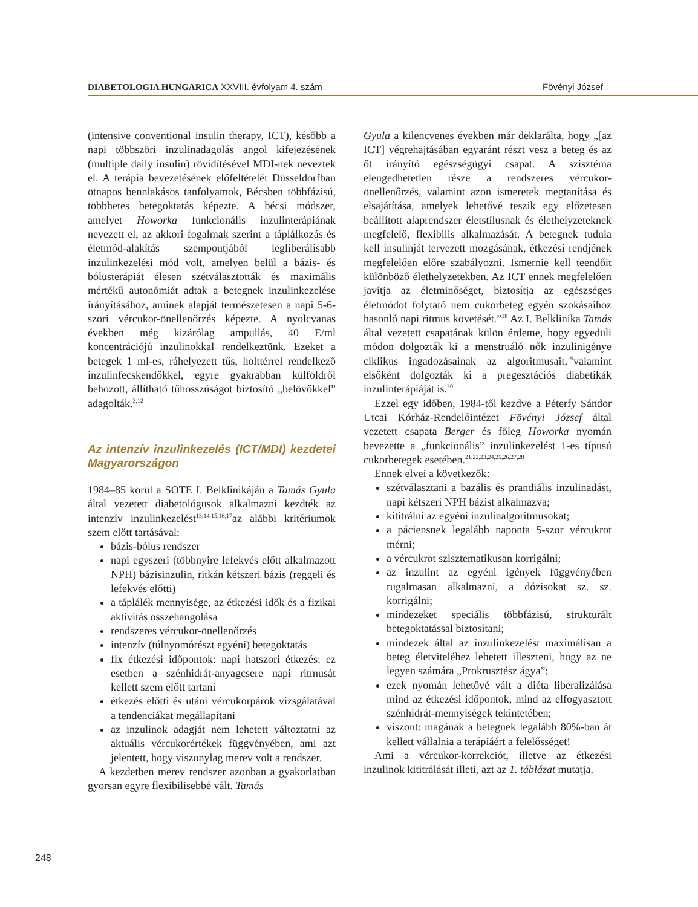DIABETOLOGIA HUNGARICA XXVIII. évfolyam 4. szám Fövényi József
(intensive conventional insulin therapy, ICT), később a napi többszöri inzulinadagolás angol kifejezésének (multiple daily insulin) rövidítésével MDI-nek neveztek el. A terápia bevezetésének előfeltételét Düsseldorfban ötnapos bennlakásos tanfolyamok, Bécsben többfázisú, többhetes betegoktatás képezte. A bécsi módszer, amelyet Howorka funkcionális inzulinterápiának nevezett el, az akkori fogalmak szerint a táplálkozás és életmód-alakítás szempontjából legliberálisabb inzulinkezelési mód volt, amelyen belül a bázis- és bólusterápiát élesen szétválasztották és maximális mértékű autonómiát adtak a betegnek inzulinkezelése irányításához, aminek alapját természetesen a napi 5-6-szori vércukor-önellenőrzés képezte. A nyolcvanas években még kizárólag ampullás, 40 E/ml koncentrációjú inzulinokkal rendelkeztünk. Ezeket a betegek 1 ml-es, ráhelyezett tűs, holttérrel rendelkező inzulinfecskendőkkel, egyre gyakrabban külföldről behozott, állítható tűhosszúságot biztosító „belövőkkel” adagolták.<sup>3,12</sup>
Az intenzív inzulinkezelés (ICT/MDI) kezdetei Magyarországon
1984–85 körül a SOTE I. Belklinikáján a Tamás Gyula által vezetett diabetológusok alkalmazni kezdték az intenzív inzulinkezelést<sup>13,14,15,16,17</sup>az alábbi kritériumok szem előtt tartásával:
bázis-bólus rendszer
napi egyszeri (többnyire lefekvés előtt alkalmazott NPH) bázisinzulin, ritkán kétszeri bázis (reggeli és lefekvés előtti)
a táplálék mennyisége, az étkezési idők és a fizikai aktivitás összehangolása
rendszeres vércukor-önellenőrzés
intenzív (túlnyomórészt egyéni) betegoktatás
fix étkezési időpontok: napi hatszori étkezés: ez esetben a szénhidrát-anyagcsere napi ritmusát kellett szem előtt tartani
étkezés előtti és utáni vércukorpárok vizsgálatával a tendenciákat megállapítani
az inzulinok adagját nem lehetett változtatni az aktuális vércukorértékek függvényében, ami azt jelentett, hogy viszonylag merev volt a rendszer.
A kezdetben merev rendszer azonban a gyakorlatban gyorsan egyre flexibilisebbé vált. Tamás
Gyula a kilencvenes években már deklarálta, hogy „[az ICT] végrehajtásában egyaránt részt vesz a beteg és az őt irányító egészségügyi csapat. A szisztéma elengedhetetlen része a rendszeres vércukor-önellenőrzés, valamint azon ismeretek megtanítása és elsajátítása, amelyek lehetővé teszik egy előzetesen beállított alaprendszer életstílusnak és élethelyzeteknek megfelelő, flexibilis alkalmazását. A betegnek tudnia kell insulinját tervezett mozgásának, étkezési rendjének megfelelően előre szabályozni. Ismernie kell teendőit különböző élethelyzetekben. Az ICT ennek megfelelően javítja az életminőséget, biztosítja az egészséges életmódot folytató nem cukorbeteg egyén szokásaihoz hasonló napi ritmus követését.”<sup>18</sup> Az I. Belklinika Tamás által vezetett csapatának külön érdeme, hogy egyedüli módon dolgozták ki a menstruáló nők inzulinigénye ciklikus ingadozásainak az algoritmusait,<sup>19</sup>valamint elsőként dolgozták ki a pregesztációs diabetikák inzulinterápiáját is.<sup>20</sup>
Ezzel egy időben, 1984-től kezdve a Péterfy Sándor Utcai Kórház-Rendelőintézet Fövényi József által vezetett csapata Berger és főleg Howorka nyomán bevezette a „funkcionális” inzulinkezelést 1-es típusú cukorbetegek esetében.<sup>21,22,23,24,25,26,27,28</sup>
Ennek elvei a következők:
szétválasztani a bazális és prandiális inzulinadást, napi kétszeri NPH bázist alkalmazva;
kititrálni az egyéni inzulinalgoritmusokat;
a páciensnek legalább naponta 5-ször vércukrot mérni;
a vércukrot szisztematikusan korrigálni;
az inzulint az egyéni igények függvényében rugalmasan alkalmazni, a dózisokat sz. sz. korrigálni;
mindezeket speciális többfázisú, strukturált betegoktatással biztosítani;
mindezek által az inzulinkezelést maximálisan a beteg életviteléhez lehetett illeszteni, hogy az ne legyen számára „Prokrusztész ágya”;
ezek nyomán lehetővé vált a diéta liberalizálása mind az étkezési időpontok, mind az elfogyasztott szénhidrát-mennyiségek tekintetében;
viszont: magának a betegnek legalább 80%-ban át kellett vállalnia a terápiáért a felelősséget!
Ami a vércukor-korrekciót, illetve az étkezési inzulinok kititrálását illeti, azt az 1. táblázat mutatja.
248